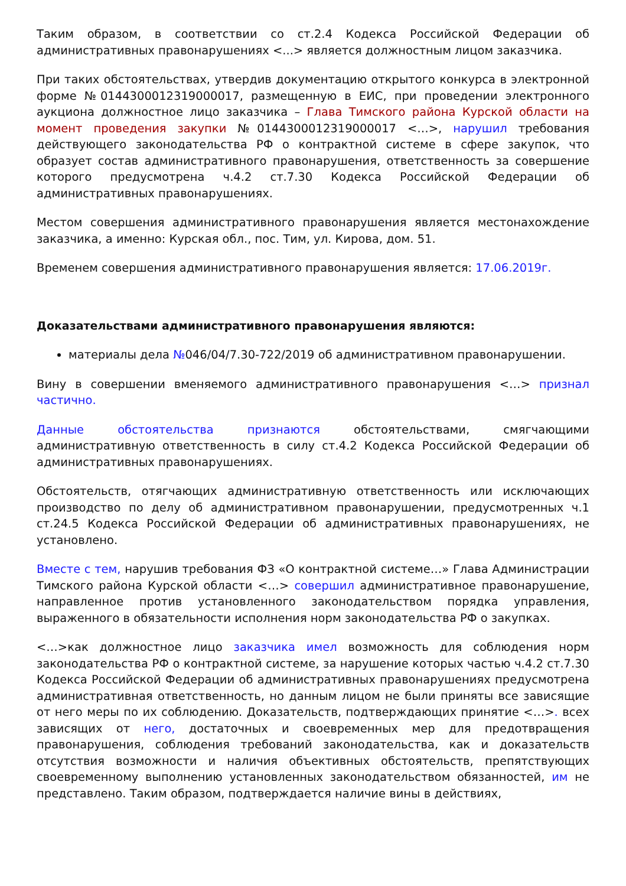Таким образом, в соответствии со ст.2.4 Кодекса Российской Федерации об административных правонарушениях <...> является должностным лицом заказчика.
При таких обстоятельствах, утвердив документацию открытого конкурса в электронной форме №0144300012319000017, размещенную в ЕИС, при проведении электронного аукциона должностное лицо заказчика – Глава Тимского района Курской области на момент проведения закупки №0144300012319000017 <…>, нарушил требования действующего законодательства РФ о контрактной системе в сфере закупок, что образует состав административного правонарушения, ответственность за совершение которого предусмотрена ч.4.2 ст.7.30 Кодекса Российской Федерации об административных правонарушениях.
Местом совершения административного правонарушения является местонахождение заказчика, а именно: Курская обл., пос. Тим, ул. Кирова, дом. 51.
Временем совершения административного правонарушения является: 17.06.2019г.
Доказательствами административного правонарушения являются:
материалы дела №046/04/7.30-722/2019 об административном правонарушении.
Вину в совершении вменяемого административного правонарушения <…> признал частично.
Данные обстоятельства признаются обстоятельствами, смягчающими административную ответственность в силу ст.4.2 Кодекса Российской Федерации об административных правонарушениях.
Обстоятельств, отягчающих административную ответственность или исключающих производство по делу об административном правонарушении, предусмотренных ч.1 ст.24.5 Кодекса Российской Федерации об административных правонарушениях, не установлено.
Вместе с тем, нарушив требования ФЗ «О контрактной системе…» Глава Администрации Тимского района Курской области <…> совершил административное правонарушение, направленное против установленного законодательством порядка управления, выраженного в обязательности исполнения норм законодательства РФ о закупках.
<…>как должностное лицо заказчика имел возможность для соблюдения норм законодательства РФ о контрактной системе, за нарушение которых частью ч.4.2 ст.7.30 Кодекса Российской Федерации об административных правонарушениях предусмотрена административная ответственность, но данным лицом не были приняты все зависящие от него меры по их соблюдению. Доказательств, подтверждающих принятие <…>. всех зависящих от него, достаточных и своевременных мер для предотвращения правонарушения, соблюдения требований законодательства, как и доказательств отсутствия возможности и наличия объективных обстоятельств, препятствующих своевременному выполнению установленных законодательством обязанностей, им не представлено. Таким образом, подтверждается наличие вины в действиях,